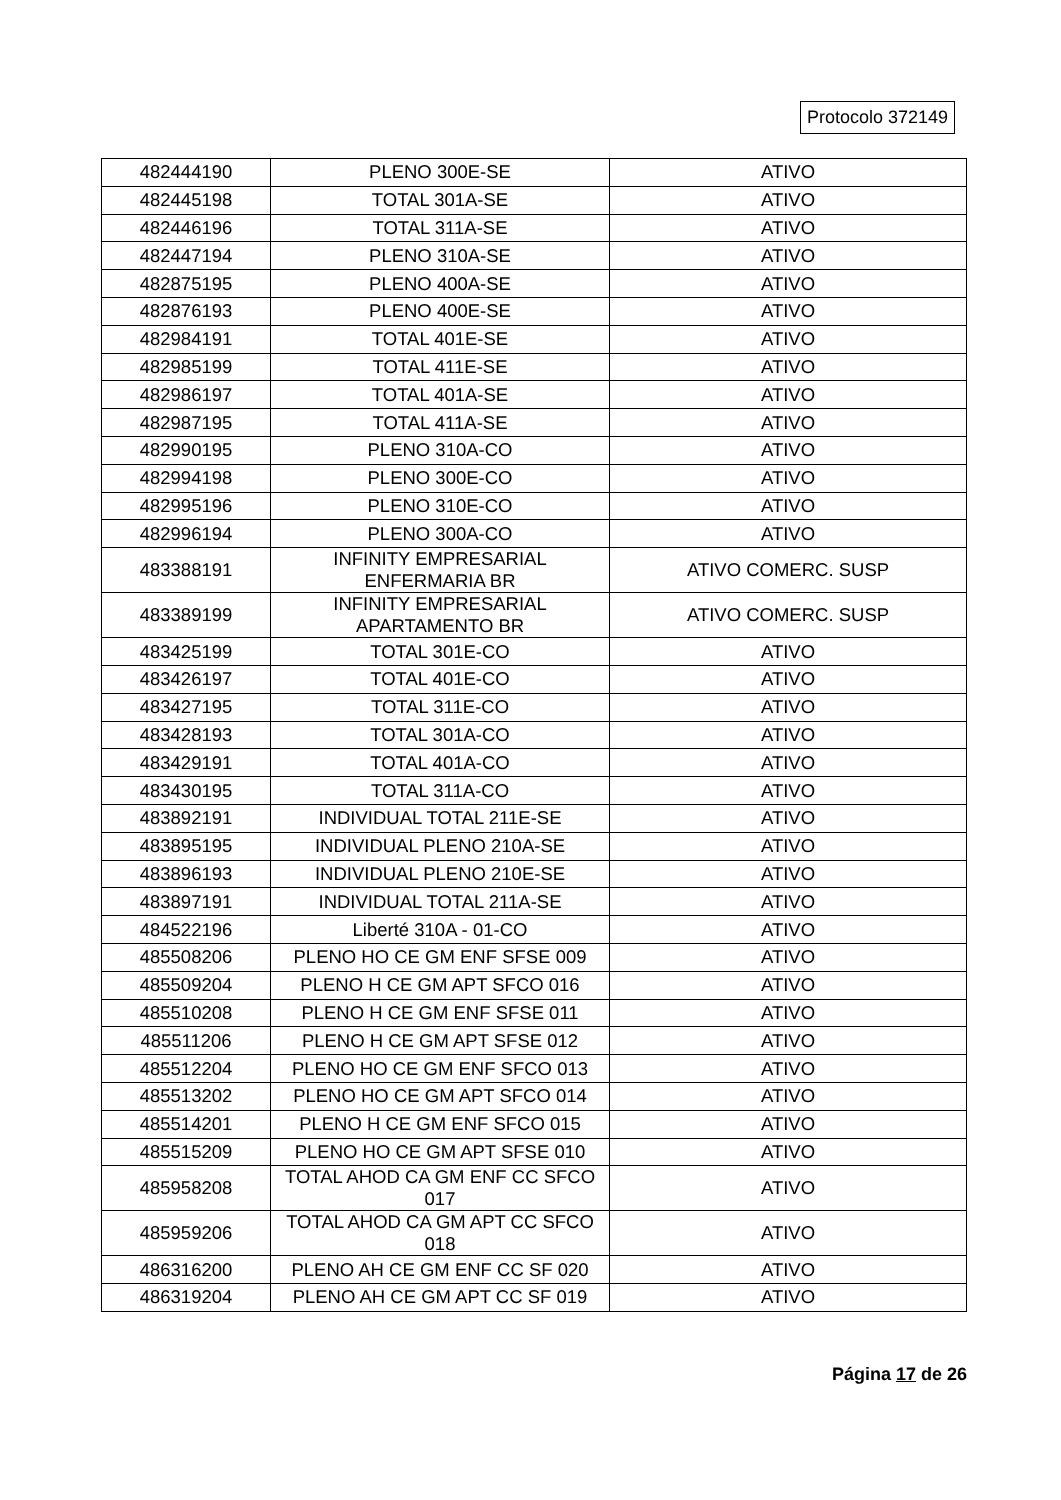Protocolo 372149
| 482444190 | PLENO 300E-SE | ATIVO |
| 482445198 | TOTAL 301A-SE | ATIVO |
| 482446196 | TOTAL 311A-SE | ATIVO |
| 482447194 | PLENO 310A-SE | ATIVO |
| 482875195 | PLENO 400A-SE | ATIVO |
| 482876193 | PLENO 400E-SE | ATIVO |
| 482984191 | TOTAL 401E-SE | ATIVO |
| 482985199 | TOTAL 411E-SE | ATIVO |
| 482986197 | TOTAL 401A-SE | ATIVO |
| 482987195 | TOTAL 411A-SE | ATIVO |
| 482990195 | PLENO 310A-CO | ATIVO |
| 482994198 | PLENO 300E-CO | ATIVO |
| 482995196 | PLENO 310E-CO | ATIVO |
| 482996194 | PLENO 300A-CO | ATIVO |
| 483388191 | INFINITY EMPRESARIAL ENFERMARIA BR | ATIVO COMERC. SUSP |
| 483389199 | INFINITY EMPRESARIAL APARTAMENTO BR | ATIVO COMERC. SUSP |
| 483425199 | TOTAL 301E-CO | ATIVO |
| 483426197 | TOTAL 401E-CO | ATIVO |
| 483427195 | TOTAL 311E-CO | ATIVO |
| 483428193 | TOTAL 301A-CO | ATIVO |
| 483429191 | TOTAL 401A-CO | ATIVO |
| 483430195 | TOTAL 311A-CO | ATIVO |
| 483892191 | INDIVIDUAL TOTAL 211E-SE | ATIVO |
| 483895195 | INDIVIDUAL PLENO 210A-SE | ATIVO |
| 483896193 | INDIVIDUAL PLENO 210E-SE | ATIVO |
| 483897191 | INDIVIDUAL TOTAL 211A-SE | ATIVO |
| 484522196 | Liberté 310A - 01-CO | ATIVO |
| 485508206 | PLENO HO CE GM ENF SFSE 009 | ATIVO |
| 485509204 | PLENO H CE GM APT SFCO 016 | ATIVO |
| 485510208 | PLENO H CE GM ENF SFSE 011 | ATIVO |
| 485511206 | PLENO H CE GM APT SFSE 012 | ATIVO |
| 485512204 | PLENO HO CE GM ENF SFCO 013 | ATIVO |
| 485513202 | PLENO HO CE GM APT SFCO 014 | ATIVO |
| 485514201 | PLENO H CE GM ENF SFCO 015 | ATIVO |
| 485515209 | PLENO HO CE GM APT SFSE 010 | ATIVO |
| 485958208 | TOTAL AHOD CA GM ENF CC SFCO 017 | ATIVO |
| 485959206 | TOTAL AHOD CA GM APT CC SFCO 018 | ATIVO |
| 486316200 | PLENO AH CE GM ENF CC SF 020 | ATIVO |
| 486319204 | PLENO AH CE GM APT CC SF 019 | ATIVO |
Página 17 de 26